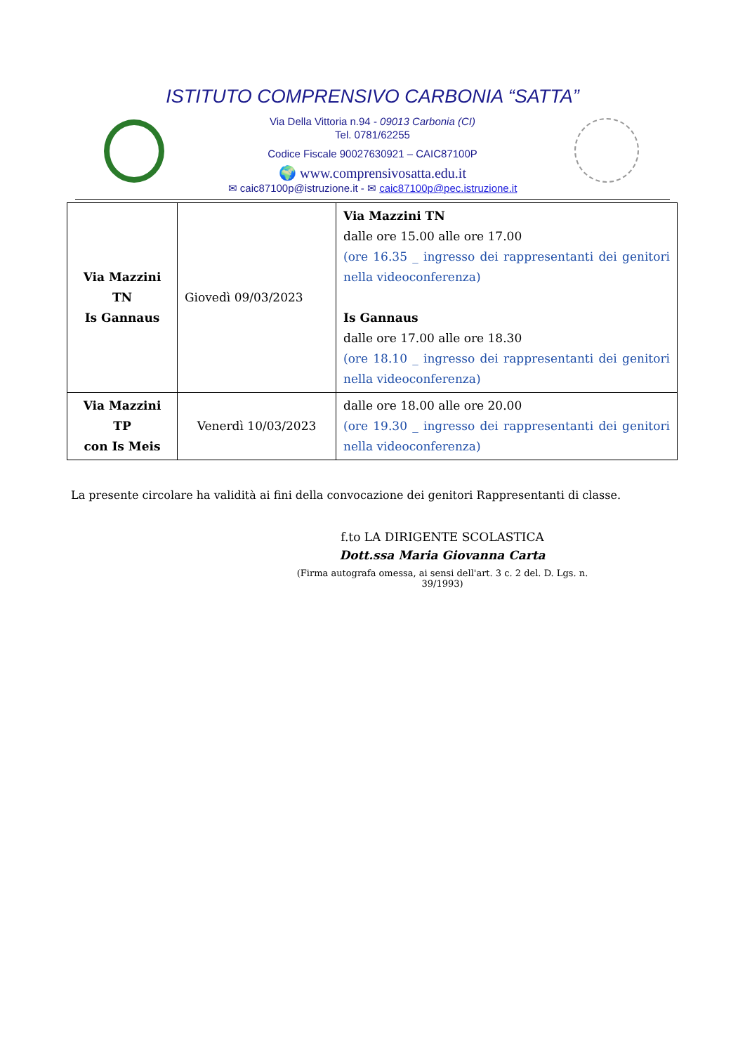ISTITUTO COMPRENSIVO CARBONIA “SATTA”
Via Della Vittoria n.94 - 09013 Carbonia (CI)
Tel. 0781/62255
Codice Fiscale 90027630921 – CAIC87100P
🌍 www.comprensivosatta.edu.it
✉ caic87100p@istruzione.it - ✉ caic87100p@pec.istruzione.it
| Via Mazzini TN Is Gannaus | Giovedì 09/03/2023 | Via Mazzini TN dalle ore 15.00 alle ore 17.00 (ore 16.35 _ ingresso dei rappresentanti dei genitori nella videoconferenza) Is Gannaus dalle ore 17.00 alle ore 18.30 (ore 18.10 _ ingresso dei rappresentanti dei genitori nella videoconferenza) |
| Via Mazzini TP con Is Meis | Venerdì 10/03/2023 | dalle ore 18.00 alle ore 20.00 (ore 19.30 _ ingresso dei rappresentanti dei genitori nella videoconferenza) |
La presente circolare ha validità ai fini della convocazione dei genitori Rappresentanti di classe.
f.to LA DIRIGENTE SCOLASTICA
Dott.ssa Maria Giovanna Carta
(Firma autografa omessa, ai sensi dell'art. 3 c. 2 del. D. Lgs. n. 39/1993)